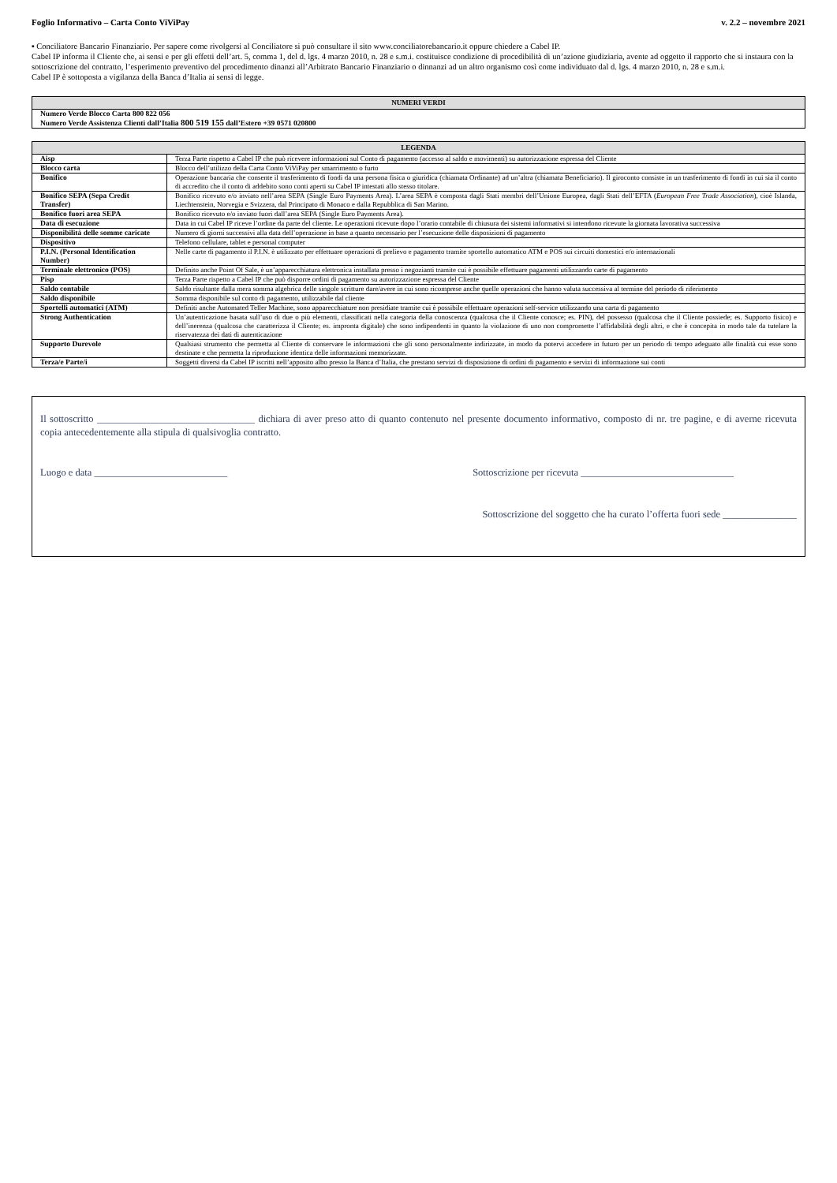Foglio Informativo – Carta Conto ViViPay v. 2.2 – novembre 2021
▪ Conciliatore Bancario Finanziario. Per sapere come rivolgersi al Conciliatore si può consultare il sito www.conciliatorebancario.it oppure chiedere a Cabel IP.
Cabel IP informa il Cliente che, ai sensi e per gli effetti dell’art. 5, comma 1, del d. lgs. 4 marzo 2010, n. 28 e s.m.i. costituisce condizione di procedibilità di un’azione giudiziaria, avente ad oggetto il rapporto che si instaura con la sottoscrizione del contratto, l’esperimento preventivo del procedimento dinanzi all’Arbitrato Bancario Finanziario o dinnanzi ad un altro organismo così come individuato dal d. lgs. 4 marzo 2010, n. 28 e s.m.i.
Cabel IP è sottoposta a vigilanza della Banca d’Italia ai sensi di legge.
| NUMERI VERDI |
| --- |
| Numero Verde Blocco Carta 800 822 056 Numero Verde Assistenza Clienti dall’Italia 800 519 155 dall’Estero +39 0571 020800 |
| LEGENDA | |
| --- | --- |
| Aisp | Terza Parte rispetto a Cabel IP che può ricevere informazioni sul Conto di pagamento (accesso al saldo e movimenti) su autorizzazione espressa del Cliente |
| Blocco carta | Blocco dell’utilizzo della Carta Conto ViViPay per smarrimento o furto |
| Bonifico | Operazione bancaria che consente il trasferimento di fondi da una persona fisica o giuridica (chiamata Ordinante) ad un’altra (chiamata Beneficiario). Il giroconto consiste in un trasferimento di fondi in cui sia il conto di accredito che il conto di addebito sono conti aperti su Cabel IP intestati allo stesso titolare. |
| Bonifico SEPA (Sepa Credit Transfer) | Bonifico ricevuto e/o inviato nell’area SEPA (Single Euro Payments Area). L’area SEPA è composta dagli Stati membri dell’Unione Europea, dagli Stati dell’EFTA ( European Free Trade Association ), cioè Islanda, Liechtenstein, Norvegia e Svizzera, dal Principato di Monaco e dalla Repubblica di San Marino. |
| Bonifico fuori area SEPA | Bonifico ricevuto e/o inviato fuori dall’area SEPA (Single Euro Payments Area). |
| Data di esecuzione | Data in cui Cabel IP riceve l’ordine da parte del cliente. Le operazioni ricevute dopo l’orario contabile di chiusura dei sistemi informativi si intendono ricevute la giornata lavorativa successiva |
| Disponibilità delle somme caricate | Numero di giorni successivi alla data dell’operazione in base a quanto necessario per l’esecuzione delle disposizioni di pagamento |
| Dispositivo | Telefono cellulare, tablet e personal computer |
| P.I.N. (Personal Identification Number) | Nelle carte di pagamento il P.I.N. è utilizzato per effettuare operazioni di prelievo e pagamento tramite sportello automatico ATM e POS sui circuiti domestici e/o internazionali |
| Terminale elettronico (POS) | Definito anche Point Of Sale, è un’apparecchiatura elettronica installata presso i negozianti tramite cui è possibile effettuare pagamenti utilizzando carte di pagamento |
| Pisp | Terza Parte rispetto a Cabel IP che può disporre ordini di pagamento su autorizzazione espressa del Cliente |
| Saldo contabile | Saldo risultante dalla mera somma algebrica delle singole scritture dare/avere in cui sono ricomprese anche quelle operazioni che hanno valuta successiva al termine del periodo di riferimento |
| Saldo disponibile | Somma disponibile sul conto di pagamento, utilizzabile dal cliente |
| Sportelli automatici (ATM) | Definiti anche Automated Teller Machine, sono apparecchiature non presidiate tramite cui è possibile effettuare operazioni self-service utilizzando una carta di pagamento |
| Strong Authentication | Un’autenticazione basata sull’uso di due o più elementi, classificati nella categoria della conoscenza (qualcosa che il Cliente conosce; es. PIN), del possesso (qualcosa che il Cliente possiede; es. Supporto fisico) e dell’inerenza (qualcosa che caratterizza il Cliente; es. impronta digitale) che sono indipendenti in quanto la violazione di uno non compromette l’affidabilità degli altri, e che è concepita in modo tale da tutelare la riservatezza dei dati di autenticazione |
| Supporto Durevole | Qualsiasi strumento che permetta al Cliente di conservare le informazioni che gli sono personalmente indirizzate, in modo da potervi accedere in futuro per un periodo di tempo adeguato alle finalità cui esse sono destinate e che permetta la riproduzione identica delle informazioni memorizzate. |
| Terza/e Parte/i | Soggetti diversi da Cabel IP iscritti nell’apposito albo presso la Banca d’Italia, che prestano servizi di disposizione di ordini di pagamento e servizi di informazione sui conti |
Il sottoscritto ________________________________ dichiara di aver preso atto di quanto contenuto nel presente documento informativo, composto di nr. tre pagine, e di averne ricevuta copia antecedentemente alla stipula di qualsivoglia contratto.
Luogo e data ___________________________ Sottoscrizione per ricevuta _______________________________
Sottoscrizione del soggetto che ha curato l’offerta fuori sede _______________